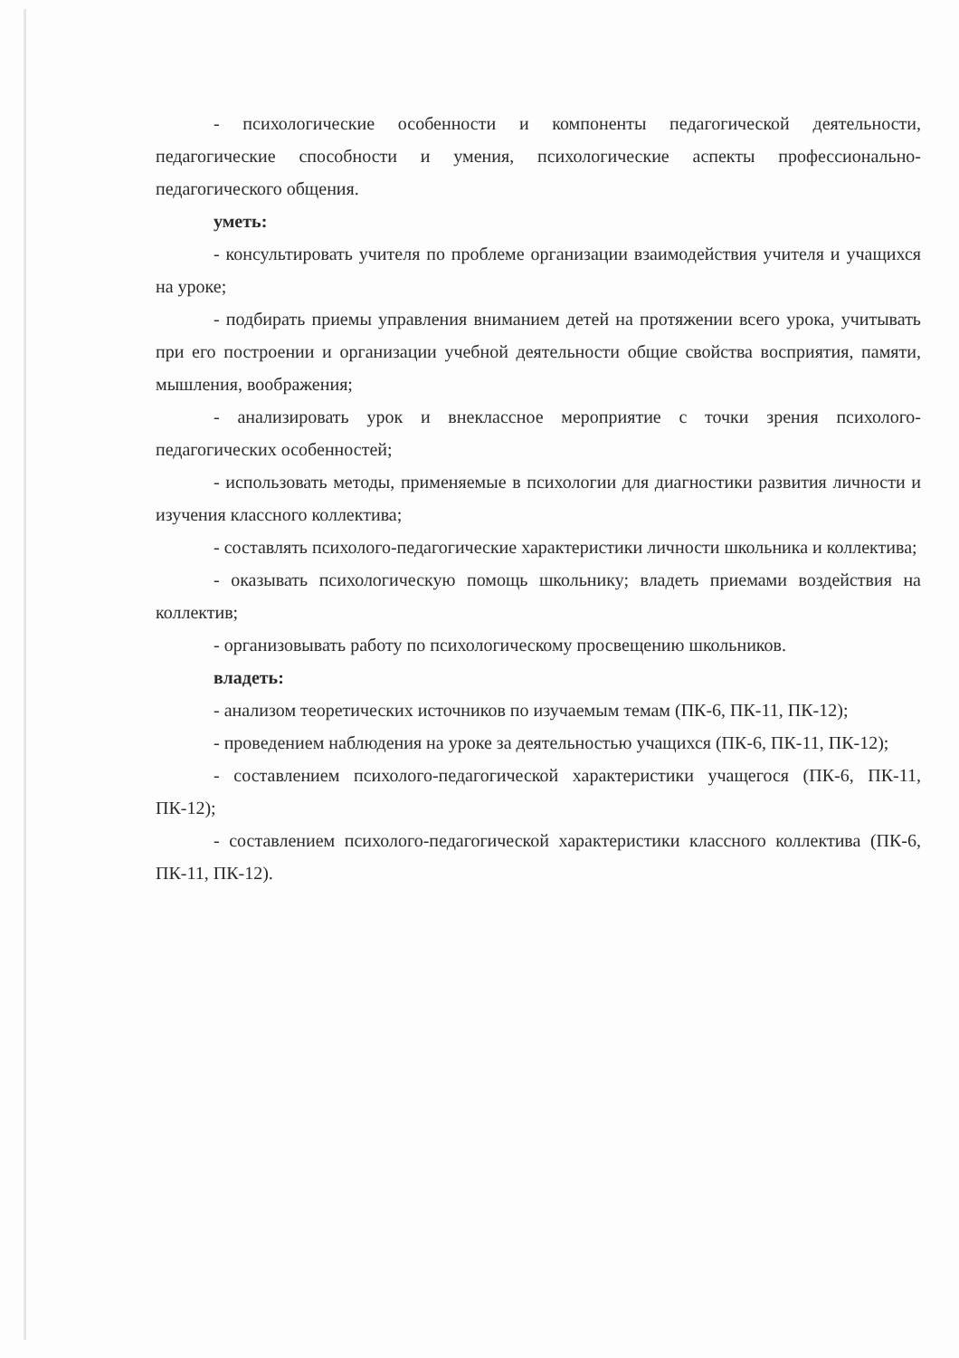- психологические особенности и компоненты педагогической деятельности, педагогические способности и умения, психологические аспекты профессионально-педагогического общения.
уметь:
- консультировать учителя по проблеме организации взаимодействия учителя и учащихся на уроке;
- подбирать приемы управления вниманием детей на протяжении всего урока, учитывать при его построении и организации учебной деятельности общие свойства восприятия, памяти, мышления, воображения;
- анализировать урок и внеклассное мероприятие с точки зрения психолого-педагогических особенностей;
- использовать методы, применяемые в психологии для диагностики развития личности и изучения классного коллектива;
- составлять психолого-педагогические характеристики личности школьника и коллектива;
- оказывать психологическую помощь школьнику; владеть приемами воздействия на коллектив;
- организовывать работу по психологическому просвещению школьников.
владеть:
- анализом теоретических источников по изучаемым темам (ПК-6, ПК-11, ПК-12);
- проведением наблюдения на уроке за деятельностью учащихся (ПК-6, ПК-11, ПК-12);
- составлением психолого-педагогической характеристики учащегося (ПК-6, ПК-11, ПК-12);
- составлением психолого-педагогической характеристики классного коллектива (ПК-6, ПК-11, ПК-12).